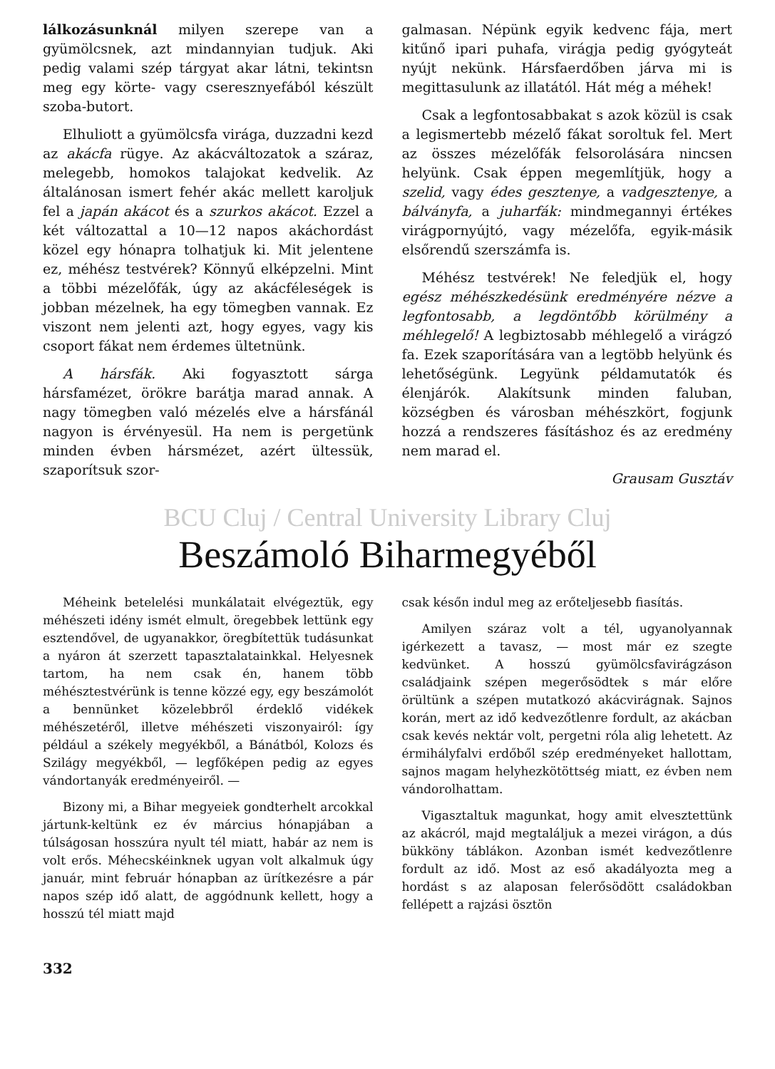lálkozásunknál milyen szerepe van a gyümölcsnek, azt mindannyian tudjuk. Aki pedig valami szép tárgyat akar látni, tekintsn meg egy körte- vagy cseresznyefából készült szoba-butort.
Elhuliott a gyümölcsfa virága, duzzadni kezd az akácfa rügye. Az akácváltozatok a száraz, melegebb, homokos talajokat kedvelik. Az általánosan ismert fehér akác mellett karoljuk fel a japán akácot és a szurkos akácot. Ezzel a két változattal a 10—12 napos akáchordást közel egy hónapra tolhatjuk ki. Mit jelentene ez, méhész testvérek? Könnyű elképzelni. Mint a többi mézelőfák, úgy az akácféleségek is jobban mézelnek, ha egy tömegben vannak. Ez viszont nem jelenti azt, hogy egyes, vagy kis csoport fákat nem érdemes ültetnünk.
A hársfák. Aki fogyasztott sárga hársfamézet, örökre barátja marad annak. A nagy tömegben való mézelés elve a hársfánál nagyon is érvényesül. Ha nem is pergetünk minden évben hársmézet, azért ültessük, szaporítsuk szor-
galmasan. Népünk egyik kedvenc fája, mert kitűnő ipari puhafa, virágja pedig gyógyteát nyújt nekünk. Hársfaerdőben járva mi is megittasulunk az illatától. Hát még a méhek!
Csak a legfontosabbakat s azok közül is csak a legismertebb mézelő fákat soroltuk fel. Mert az összes mézelőfák felsorolására nincsen helyünk. Csak éppen megemlítjük, hogy a szelid, vagy édes gesztenye, a vadgesztenye, a bálványfa, a juharfák: mindmegannyi értékes virágpornyújtó, vagy mézelőfa, egyik-másik elsőrendű szerszámfa is.
Méhész testvérek! Ne feledjük el, hogy egész méhészkedésünk eredményére nézve a legfontosabb, a legdöntőbb körülmény a méhlegelő! A legbiztosabb méhlegelő a virágzó fa. Ezek szaporítására van a legtöbb helyünk és lehetőségünk. Legyünk példamutatók és élenjárók. Alakítsunk minden faluban, községben és városban méhészkört, fogjunk hozzá a rendszeres fásításhoz és az eredmény nem marad el.
Grausam Gusztáv
BCU Cluj / Central University Library Cluj
Beszámoló Biharmegyéből
Méheink betelelési munkálatait elvégeztük, egy méhészeti idény ismét elmult, öregebbek lettünk egy esztendővel, de ugyanakkor, öregbítettük tudásunkat a nyáron át szerzett tapasztalatainkkal. Helyesnek tartom, ha nem csak én, hanem több méhésztestvérünk is tenne közzé egy, egy beszámolót a bennünket közelebbről érdeklő vidékek méhészetéről, illetve méhészeti viszonyairól: így például a székely megyékből, a Bánátból, Kolozs és Szilágy megyékből, — legfőképen pedig az egyes vándortanyák eredményeiről. —
Bizony mi, a Bihar megyeiek gondterhelt arcokkal jártunk-keltünk ez év március hónapjában a túlságosan hosszúra nyult tél miatt, habár az nem is volt erős. Méhecskéinknek ugyan volt alkalmuk úgy január, mint február hónapban az ürítkezésre a pár napos szép idő alatt, de aggódnunk kellett, hogy a hosszú tél miatt majd
csak későn indul meg az erőteljesebb fiasítás.
Amilyen száraz volt a tél, ugyanolyannak igérkezett a tavasz, — most már ez szegte kedvünket. A hosszú gyümölcsfavirágzáson családjaink szépen megerősödtek s már előre örültünk a szépen mutatkozó akácvirágnak. Sajnos korán, mert az idő kedvezőtlenre fordult, az akácban csak kevés nektár volt, pergetni róla alig lehetett. Az érmihályfalvi erdőből szép eredményeket hallottam, sajnos magam helyhezkötöttség miatt, ez évben nem vándorolhattam.
Vigasztaltuk magunkat, hogy amit elvesztettünk az akácról, majd megtaláljuk a mezei virágon, a dús bükköny táblákon. Azonban ismét kedvezőtlenre fordult az idő. Most az eső akadályozta meg a hordást s az alaposan felerősödött családokban fellépett a rajzási ösztön
332